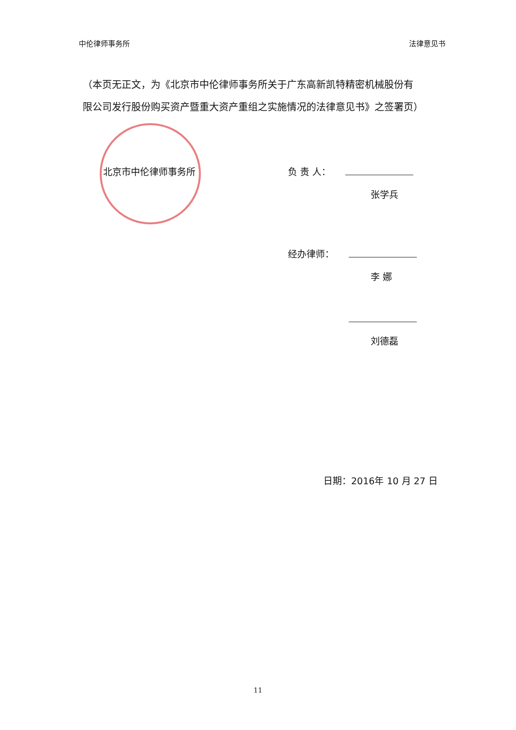中伦律师事务所 法律意见书
（本页无正文，为《北京市中伦律师事务所关于广东高新凯特精密机械股份有限公司发行股份购买资产暨重大资产重组之实施情况的法律意见书》之签署页）
北京市中伦律师事务所 负 责 人：
张学兵
经办律师：
李 娜
刘德磊
日期：2016年 10 月 27 日
11